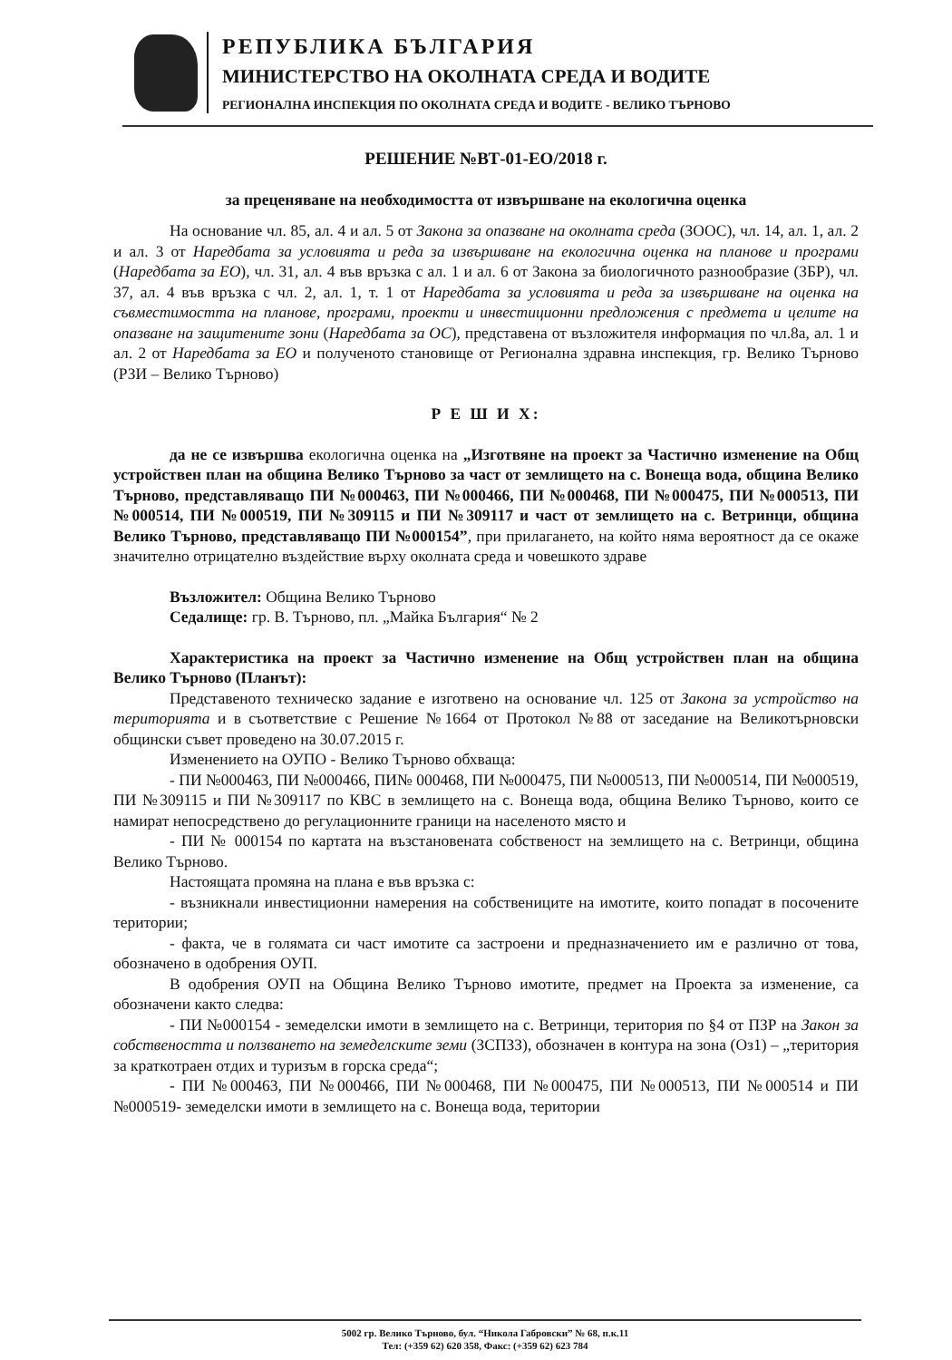РЕПУБЛИКА БЪЛГАРИЯ
МИНИСТЕРСТВО НА ОКОЛНАТА СРЕДА И ВОДИТЕ
РЕГИОНАЛНА ИНСПЕКЦИЯ ПО ОКОЛНАТА СРЕДА И ВОДИТЕ - ВЕЛИКО ТЪРНОВО
РЕШЕНИЕ №ВТ-01-ЕО/2018 г.
за преценяване на необходимостта от извършване на екологична оценка
На основание чл. 85, ал. 4 и ал. 5 от Закона за опазване на околната среда (ЗООС), чл. 14, ал. 1, ал. 2 и ал. 3 от Наредбата за условията и реда за извършване на екологична оценка на планове и програми (Наредбата за ЕО), чл. 31, ал. 4 във връзка с ал. 1 и ал. 6 от Закона за биологичното разнообразие (ЗБР), чл. 37, ал. 4 във връзка с чл. 2, ал. 1, т. 1 от Наредбата за условията и реда за извършване на оценка на съвместимостта на планове, програми, проекти и инвестиционни предложения с предмета и целите на опазване на защитените зони (Наредбата за ОС), представена от възложителя информация по чл.8а, ал. 1 и ал. 2 от Наредбата за ЕО и полученото становище от Регионална здравна инспекция, гр. Велико Търново (РЗИ – Велико Търново)
Р Е Ш И Х:
да не се извършва екологична оценка на „Изготвяне на проект за Частично изменение на Общ устройствен план на община Велико Търново за част от землището на с. Вонеща вода, община Велико Търново, представляващо ПИ №000463, ПИ №000466, ПИ №000468, ПИ №000475, ПИ №000513, ПИ №000514, ПИ №000519, ПИ №309115 и ПИ №309117 и част от землището на с. Ветринци, община Велико Търново, представляващо ПИ №000154”, при прилагането, на който няма вероятност да се окаже значително отрицателно въздействие върху околната среда и човешкото здраве
Възложител: Община Велико Търново
Седалище: гр. В. Търново, пл. „Майка България“ № 2
Характеристика на проект за Частично изменение на Общ устройствен план на община Велико Търново (Планът):
Представеното техническо задание е изготвено на основание чл. 125 от Закона за устройство на територията и в съответствие с Решение №1664 от Протокол №88 от заседание на Великотърновски общински съвет проведено на 30.07.2015 г.
Изменението на ОУПО - Велико Търново обхваща:
- ПИ №000463, ПИ №000466, ПИ№ 000468, ПИ №000475, ПИ №000513, ПИ №000514, ПИ №000519, ПИ №309115 и ПИ №309117 по КВС в землището на с. Вонеща вода, община Велико Търново, които се намират непосредствено до регулационните граници на населеното място и
- ПИ № 000154 по картата на възстановената собственост на землището на с. Ветринци, община Велико Търново.
Настоящата промяна на плана е във връзка с:
- възникнали инвестиционни намерения на собствениците на имотите, които попадат в посочените територии;
- факта, че в голямата си част имотите са застроени и предназначението им е различно от това, обозначено в одобрения ОУП.
В одобрения ОУП на Община Велико Търново имотите, предмет на Проекта за изменение, са обозначени както следва:
- ПИ №000154 - земеделски имоти в землището на с. Ветринци, територия по §4 от ПЗР на Закон за собствеността и ползването на земеделските земи (ЗСПЗЗ), обозначен в контура на зона (Оз1) – „територия за краткотраен отдих и туризъм в горска среда“;
- ПИ №000463, ПИ №000466, ПИ №000468, ПИ №000475, ПИ №000513, ПИ №000514 и ПИ №000519- земеделски имоти в землището на с. Вонеща вода, територии
5002 гр. Велико Търново, бул. “Никола Габровски” № 68, п.к.11
Тел: (+359 62) 620 358, Факс: (+359 62) 623 784